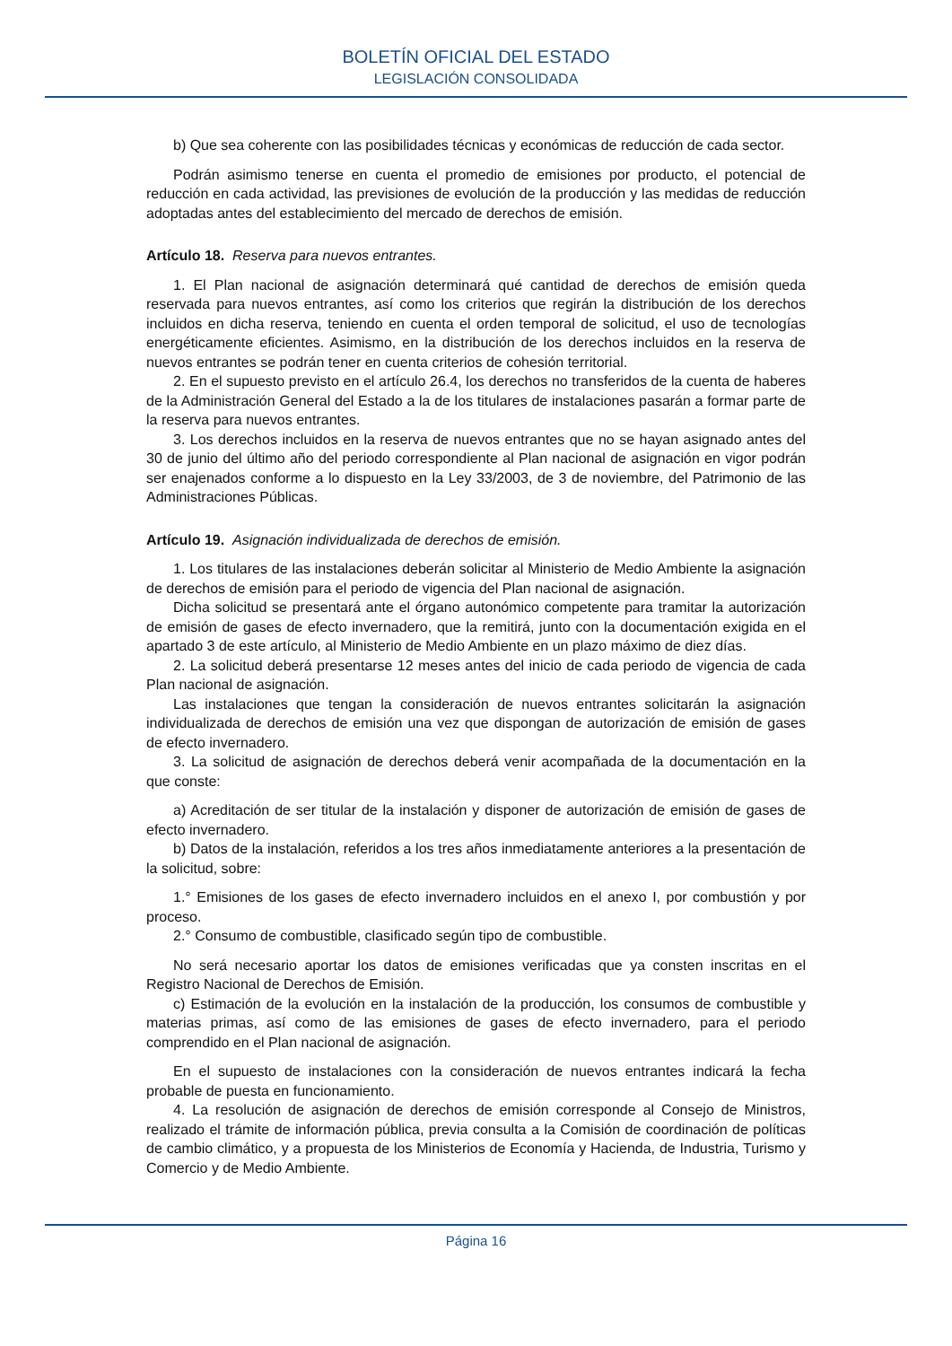BOLETÍN OFICIAL DEL ESTADO
LEGISLACIÓN CONSOLIDADA
b) Que sea coherente con las posibilidades técnicas y económicas de reducción de cada sector.
Podrán asimismo tenerse en cuenta el promedio de emisiones por producto, el potencial de reducción en cada actividad, las previsiones de evolución de la producción y las medidas de reducción adoptadas antes del establecimiento del mercado de derechos de emisión.
Artículo 18. Reserva para nuevos entrantes.
1. El Plan nacional de asignación determinará qué cantidad de derechos de emisión queda reservada para nuevos entrantes, así como los criterios que regirán la distribución de los derechos incluidos en dicha reserva, teniendo en cuenta el orden temporal de solicitud, el uso de tecnologías energéticamente eficientes. Asimismo, en la distribución de los derechos incluidos en la reserva de nuevos entrantes se podrán tener en cuenta criterios de cohesión territorial.
2. En el supuesto previsto en el artículo 26.4, los derechos no transferidos de la cuenta de haberes de la Administración General del Estado a la de los titulares de instalaciones pasarán a formar parte de la reserva para nuevos entrantes.
3. Los derechos incluidos en la reserva de nuevos entrantes que no se hayan asignado antes del 30 de junio del último año del periodo correspondiente al Plan nacional de asignación en vigor podrán ser enajenados conforme a lo dispuesto en la Ley 33/2003, de 3 de noviembre, del Patrimonio de las Administraciones Públicas.
Artículo 19. Asignación individualizada de derechos de emisión.
1. Los titulares de las instalaciones deberán solicitar al Ministerio de Medio Ambiente la asignación de derechos de emisión para el periodo de vigencia del Plan nacional de asignación.
Dicha solicitud se presentará ante el órgano autonómico competente para tramitar la autorización de emisión de gases de efecto invernadero, que la remitirá, junto con la documentación exigida en el apartado 3 de este artículo, al Ministerio de Medio Ambiente en un plazo máximo de diez días.
2. La solicitud deberá presentarse 12 meses antes del inicio de cada periodo de vigencia de cada Plan nacional de asignación.
Las instalaciones que tengan la consideración de nuevos entrantes solicitarán la asignación individualizada de derechos de emisión una vez que dispongan de autorización de emisión de gases de efecto invernadero.
3. La solicitud de asignación de derechos deberá venir acompañada de la documentación en la que conste:
a) Acreditación de ser titular de la instalación y disponer de autorización de emisión de gases de efecto invernadero.
b) Datos de la instalación, referidos a los tres años inmediatamente anteriores a la presentación de la solicitud, sobre:
1.° Emisiones de los gases de efecto invernadero incluidos en el anexo I, por combustión y por proceso.
2.° Consumo de combustible, clasificado según tipo de combustible.
No será necesario aportar los datos de emisiones verificadas que ya consten inscritas en el Registro Nacional de Derechos de Emisión.
c) Estimación de la evolución en la instalación de la producción, los consumos de combustible y materias primas, así como de las emisiones de gases de efecto invernadero, para el periodo comprendido en el Plan nacional de asignación.
En el supuesto de instalaciones con la consideración de nuevos entrantes indicará la fecha probable de puesta en funcionamiento.
4. La resolución de asignación de derechos de emisión corresponde al Consejo de Ministros, realizado el trámite de información pública, previa consulta a la Comisión de coordinación de políticas de cambio climático, y a propuesta de los Ministerios de Economía y Hacienda, de Industria, Turismo y Comercio y de Medio Ambiente.
Página 16